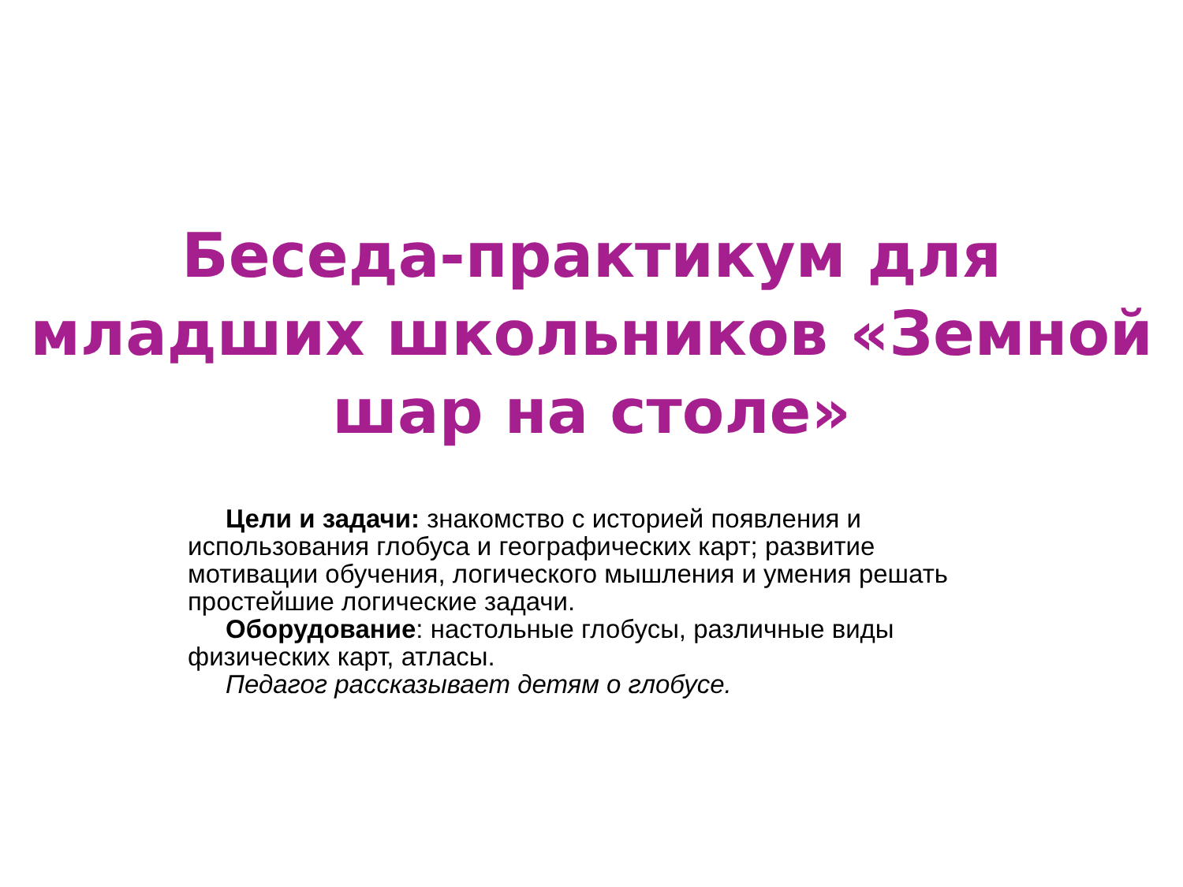Беседа-практикум для
младших школьников «Земной
шар на столе»
Цели и задачи: знакомство с историей появления и использования глобуса и географических карт; развитие мотивации обучения, логического мышления и умения решать простейшие логические задачи.
Оборудование: настольные глобусы, различные виды физических карт, атласы.
Педагог рассказывает детям о глобусе.